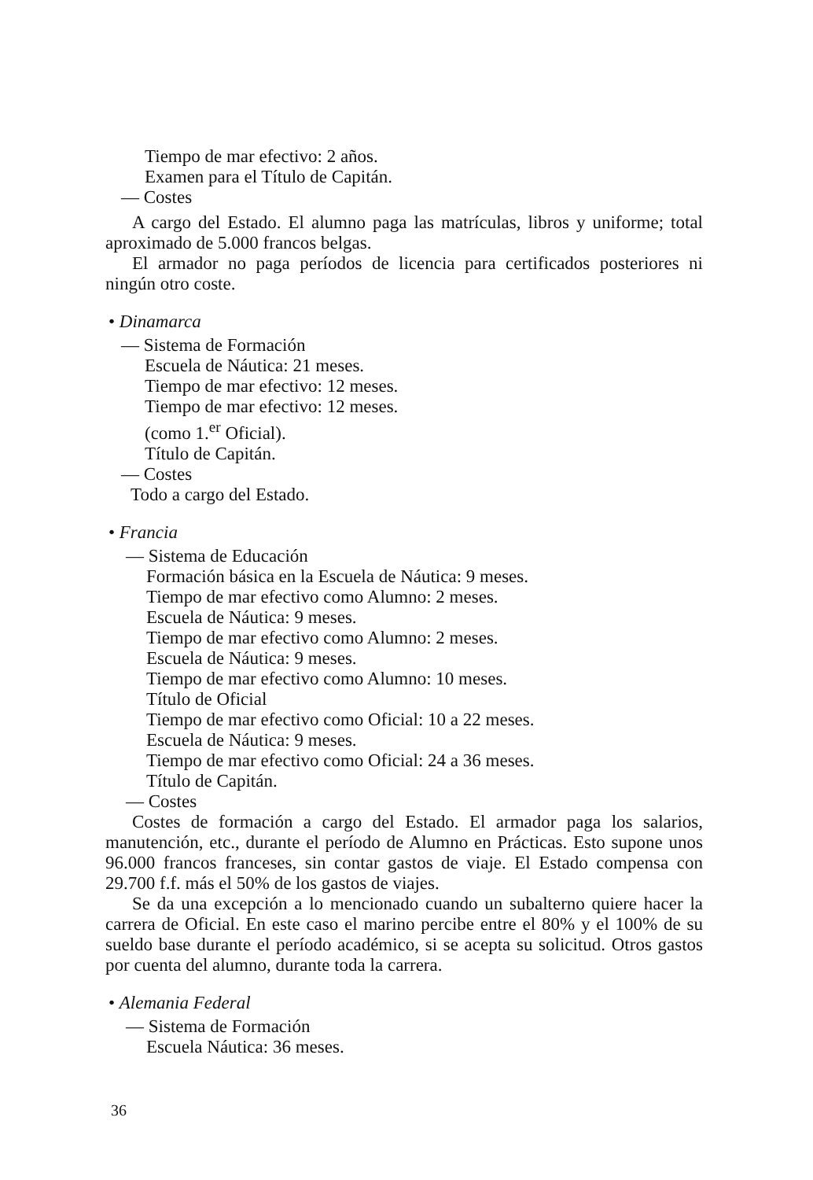Tiempo de mar efectivo: 2 años.
Examen para el Título de Capitán.
— Costes
A cargo del Estado. El alumno paga las matrículas, libros y uniforme; total aproximado de 5.000 francos belgas.
El armador no paga períodos de licencia para certificados posteriores ni ningún otro coste.
• Dinamarca
— Sistema de Formación
Escuela de Náutica: 21 meses.
Tiempo de mar efectivo: 12 meses.
Tiempo de mar efectivo: 12 meses.
(como 1.<sup>er</sup> Oficial).
Título de Capitán.
— Costes
Todo a cargo del Estado.
• Francia
— Sistema de Educación
Formación básica en la Escuela de Náutica: 9 meses.
Tiempo de mar efectivo como Alumno: 2 meses.
Escuela de Náutica: 9 meses.
Tiempo de mar efectivo como Alumno: 2 meses.
Escuela de Náutica: 9 meses.
Tiempo de mar efectivo como Alumno: 10 meses.
Título de Oficial
Tiempo de mar efectivo como Oficial: 10 a 22 meses.
Escuela de Náutica: 9 meses.
Tiempo de mar efectivo como Oficial: 24 a 36 meses.
Título de Capitán.
— Costes
Costes de formación a cargo del Estado. El armador paga los salarios, manutención, etc., durante el período de Alumno en Prácticas. Esto supone unos 96.000 francos franceses, sin contar gastos de viaje. El Estado compensa con 29.700 f.f. más el 50% de los gastos de viajes.
Se da una excepción a lo mencionado cuando un subalterno quiere hacer la carrera de Oficial. En este caso el marino percibe entre el 80% y el 100% de su sueldo base durante el período académico, si se acepta su solicitud. Otros gastos por cuenta del alumno, durante toda la carrera.
• Alemania Federal
— Sistema de Formación
Escuela Náutica: 36 meses.
36